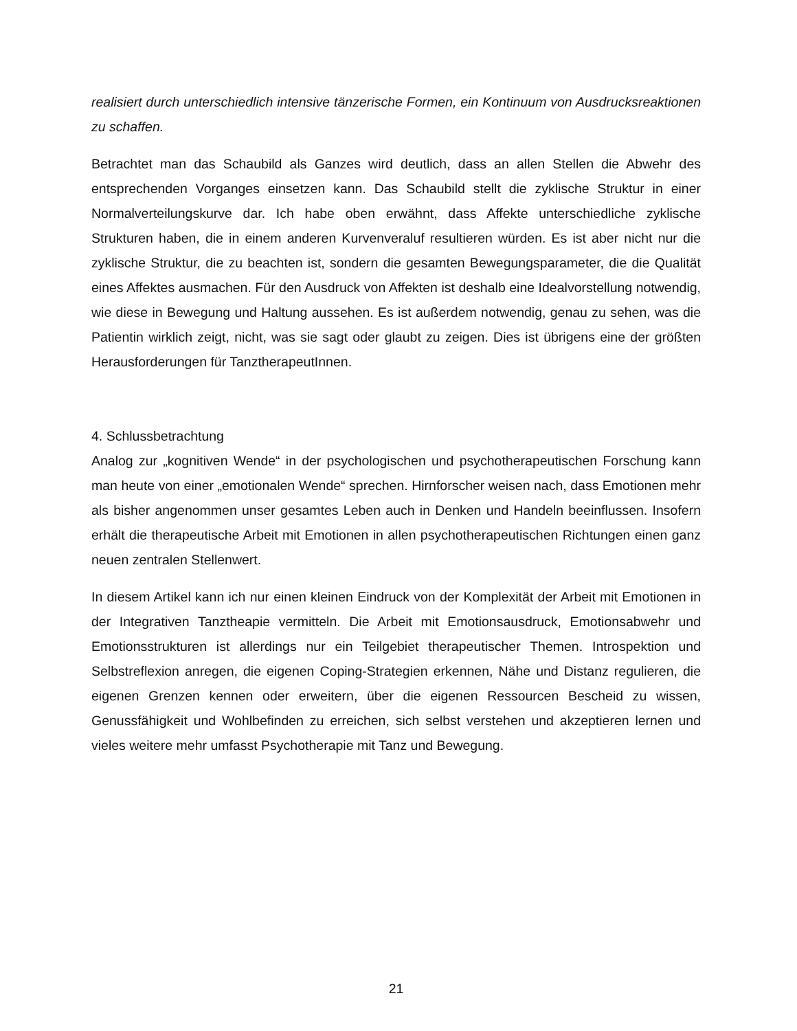realisiert durch unterschiedlich intensive tänzerische Formen, ein Kontinuum von Ausdrucksreaktionen zu schaffen.
Betrachtet man das Schaubild als Ganzes wird deutlich, dass an allen Stellen die Abwehr des entsprechenden Vorganges einsetzen kann. Das Schaubild stellt die zyklische Struktur in einer Normalverteilungskurve dar. Ich habe oben erwähnt, dass Affekte unterschiedliche zyklische Strukturen haben, die in einem anderen Kurvenveraluf resultieren würden. Es ist aber nicht nur die zyklische Struktur, die zu beachten ist, sondern die gesamten Bewegungsparameter, die die Qualität eines Affektes ausmachen. Für den Ausdruck von Affekten ist deshalb eine Idealvorstellung notwendig, wie diese in Bewegung und Haltung aussehen. Es ist außerdem notwendig, genau zu sehen, was die Patientin wirklich zeigt, nicht, was sie sagt oder glaubt zu zeigen. Dies ist übrigens eine der größten Herausforderungen für TanztherapeutInnen.
4. Schlussbetrachtung
Analog zur „kognitiven Wende“ in der psychologischen und psychotherapeutischen Forschung kann man heute von einer „emotionalen Wende“ sprechen. Hirnforscher weisen nach, dass Emotionen mehr als bisher angenommen unser gesamtes Leben auch in Denken und Handeln beeinflussen. Insofern erhält die therapeutische Arbeit mit Emotionen in allen psychotherapeutischen Richtungen einen ganz neuen zentralen Stellenwert.
In diesem Artikel kann ich nur einen kleinen Eindruck von der Komplexität der Arbeit mit Emotionen in der Integrativen Tanztheapie vermitteln. Die Arbeit mit Emotionsausdruck, Emotionsabwehr und Emotionsstrukturen ist allerdings nur ein Teilgebiet therapeutischer Themen. Introspektion und Selbstreflexion anregen, die eigenen Coping-Strategien erkennen, Nähe und Distanz regulieren, die eigenen Grenzen kennen oder erweitern, über die eigenen Ressourcen Bescheid zu wissen, Genussfähigkeit und Wohlbefinden zu erreichen, sich selbst verstehen und akzeptieren lernen und vieles weitere mehr umfasst Psychotherapie mit Tanz und Bewegung.
21